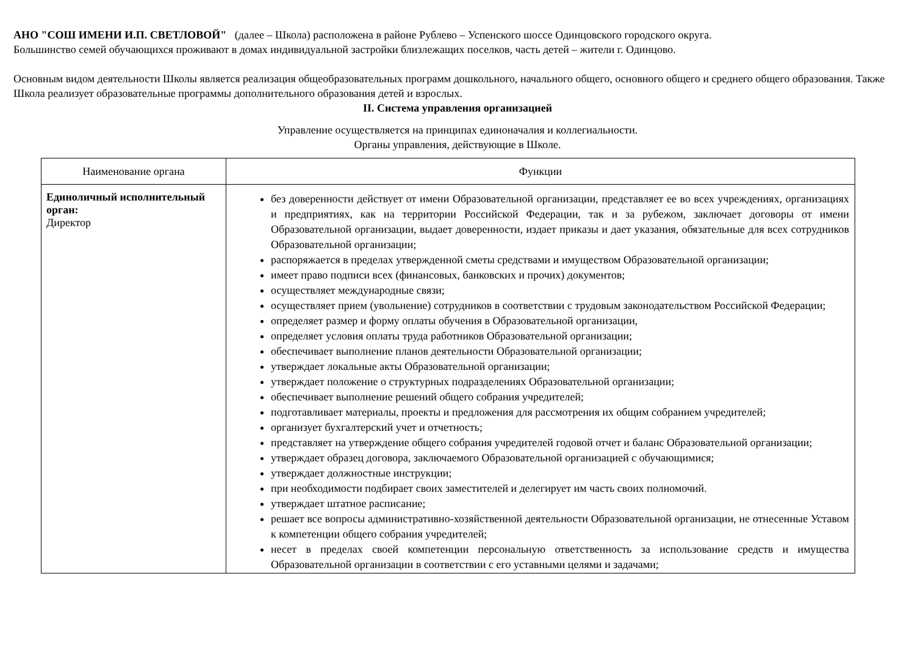АНО "СОШ ИМЕНИ И.П. СВЕТЛОВОЙ" (далее – Школа) расположена в районе Рублево – Успенского шоссе Одинцовского городского округа.
Большинство семей обучающихся проживают в домах индивидуальной застройки близлежащих поселков, часть детей – жители г. Одинцово.
Основным видом деятельности Школы является реализация общеобразовательных программ дошкольного, начального общего, основного общего и среднего общего образования. Также Школа реализует образовательные программы дополнительного образования детей и взрослых.
II. Система управления организацией
Управление осуществляется на принципах единоначалия и коллегиальности.
Органы управления, действующие в Школе.
| Наименование органа | Функции |
| --- | --- |
| Единоличный исполнительный орган: Директор | без доверенности действует от имени Образовательной организации, представляет ее во всех учреждениях, организациях и предприятиях, как на территории Российской Федерации, так и за рубежом, заключает договоры от имени Образовательной организации, выдает доверенности, издает приказы и дает указания, обязательные для всех сотрудников Образовательной организации; распоряжается в пределах утвержденной сметы средствами и имуществом Образовательной организации; имеет право подписи всех (финансовых, банковских и прочих) документов; осуществляет международные связи; осуществляет прием (увольнение) сотрудников в соответствии с трудовым законодательством Российской Федерации; определяет размер и форму оплаты обучения в Образовательной организации, определяет условия оплаты труда работников Образовательной организации; обеспечивает выполнение планов деятельности Образовательной организации; утверждает локальные акты Образовательной организации; утверждает положение о структурных подразделениях Образовательной организации; обеспечивает выполнение решений общего собрания учредителей; подготавливает материалы, проекты и предложения для рассмотрения их общим собранием учредителей; организует бухгалтерский учет и отчетность; представляет на утверждение общего собрания учредителей годовой отчет и баланс Образовательной организации; утверждает образец договора, заключаемого Образовательной организацией с обучающимися; утверждает должностные инструкции; при необходимости подбирает своих заместителей и делегирует им часть своих полномочий. утверждает штатное расписание; решает все вопросы административно-хозяйственной деятельности Образовательной организации, не отнесенные Уставом к компетенции общего собрания учредителей; несет в пределах своей компетенции персональную ответственность за использование средств и имущества Образовательной организации в соответствии с его уставными целями и задачами; |